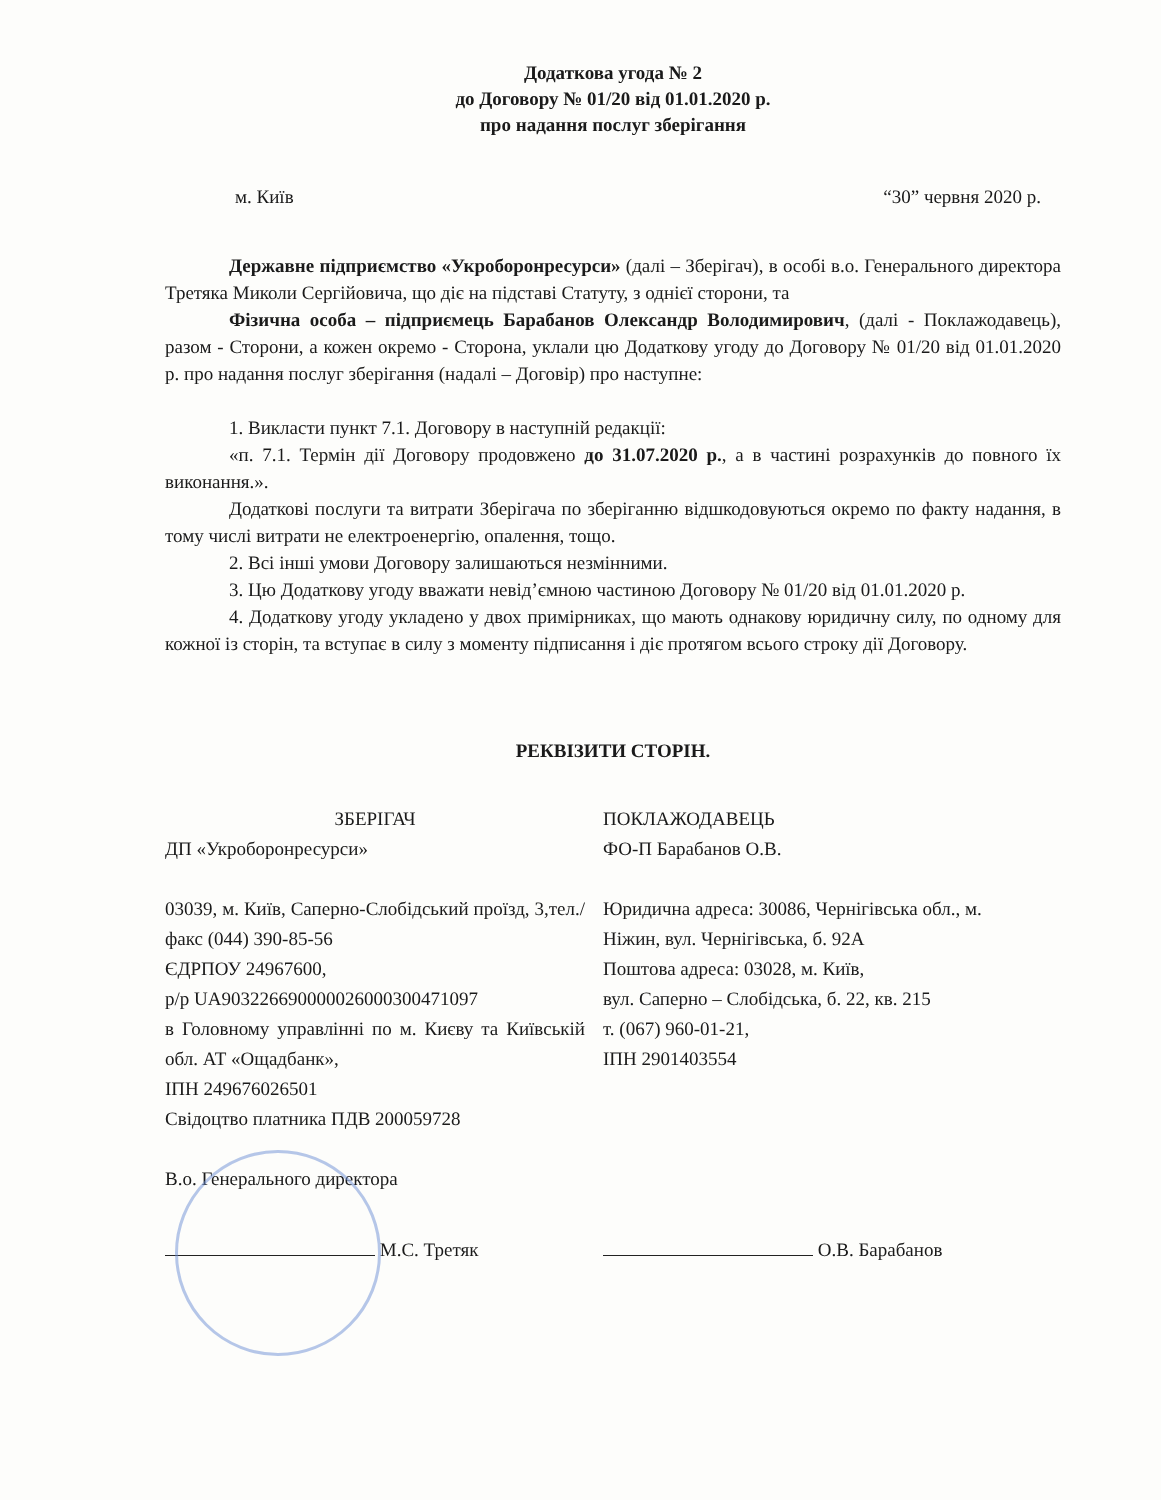Додаткова угода № 2
до Договору № 01/20 від 01.01.2020 р.
про надання послуг зберігання
м. Київ “30” червня 2020 р.
Державне підприємство «Укроборонресурси» (далі – Зберігач), в особі в.о. Генерального директора Третяка Миколи Сергійовича, що діє на підставі Статуту, з однієї сторони, та
Фізична особа – підприємець Барабанов Олександр Володимирович, (далі - Поклажодавець), разом - Сторони, а кожен окремо - Сторона, уклали цю Додаткову угоду до Договору № 01/20 від 01.01.2020 р. про надання послуг зберігання (надалі – Договір) про наступне:
1. Викласти пункт 7.1. Договору в наступній редакції:
«п. 7.1. Термін дії Договору продовжено до 31.07.2020 р., а в частині розрахунків до повного їх виконання.».
Додаткові послуги та витрати Зберігача по зберіганню відшкодовуються окремо по факту надання, в тому числі витрати не електроенергію, опалення, тощо.
2. Всі інші умови Договору залишаються незмінними.
3. Цю Додаткову угоду вважати невід’ємною частиною Договору № 01/20 від 01.01.2020 р.
4. Додаткову угоду укладено у двох примірниках, що мають однакову юридичну силу, по одному для кожної із сторін, та вступає в силу з моменту підписання і діє протягом всього строку дії Договору.
РЕКВІЗИТИ СТОРІН.
ЗБЕРІГАЧ
ДП «Укроборонресурси»
03039, м. Київ, Саперно-Слобідський проїзд, 3,тел./факс (044) 390-85-56
ЄДРПОУ 24967600,
р/р UA903226690000026000300471097
в Головному управлінні по м. Києву та Київській обл. АТ «Ощадбанк»,
ІПН 249676026501
Свідоцтво платника ПДВ 200059728
В.о. Генерального директора
ПОКЛАЖОДАВЕЦЬ
ФО-П Барабанов О.В.
Юридична адреса: 30086, Чернігівська обл., м. Ніжин, вул. Чернігівська, б. 92А
Поштова адреса: 03028, м. Київ,
вул. Саперно – Слобідська, б. 22, кв. 215
т. (067) 960-01-21,
ІПН 2901403554
М.С. Третяк О.В. Барабанов